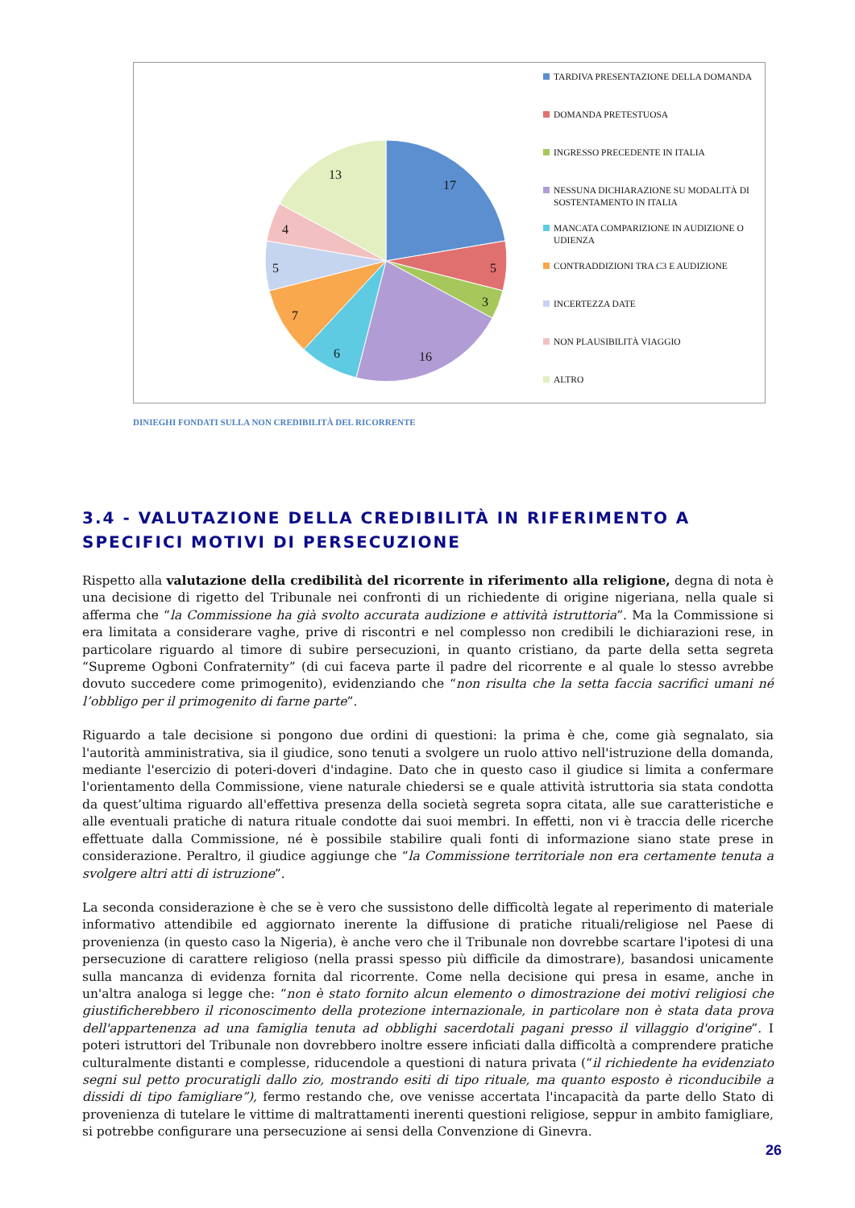17
5
3
16
6
7
5
4
13
TARDIVA PRESENTAZIONE DELLA DOMANDA
DOMANDA PRETESTUOSA
INGRESSO PRECEDENTE IN ITALIA
NESSUNA DICHIARAZIONE SU MODALITÀ DI SOSTENTAMENTO IN ITALIA
MANCATA COMPARIZIONE IN AUDIZIONE O UDIENZA
CONTRADDIZIONI TRA C3 E AUDIZIONE
INCERTEZZA DATE
NON PLAUSIBILITÀ VIAGGIO
ALTRO
DINIEGHI FONDATI SULLA NON CREDIBILITÀ DEL RICORRENTE
3.4 - VALUTAZIONE DELLA CREDIBILITÀ IN RIFERIMENTO A SPECIFICI MOTIVI DI PERSECUZIONE
Rispetto alla valutazione della credibilità del ricorrente in riferimento alla religione, degna di nota è una decisione di rigetto del Tribunale nei confronti di un richiedente di origine nigeriana, nella quale si afferma che “la Commissione ha già svolto accurata audizione e attività istruttoria”. Ma la Commissione si era limitata a considerare vaghe, prive di riscontri e nel complesso non credibili le dichiarazioni rese, in particolare riguardo al timore di subire persecuzioni, in quanto cristiano, da parte della setta segreta “Supreme Ogboni Confraternity” (di cui faceva parte il padre del ricorrente e al quale lo stesso avrebbe dovuto succedere come primogenito), evidenziando che “non risulta che la setta faccia sacrifici umani né l’obbligo per il primogenito di farne parte”.
Riguardo a tale decisione si pongono due ordini di questioni: la prima è che, come già segnalato, sia l'autorità amministrativa, sia il giudice, sono tenuti a svolgere un ruolo attivo nell'istruzione della domanda, mediante l'esercizio di poteri-doveri d'indagine. Dato che in questo caso il giudice si limita a confermare l'orientamento della Commissione, viene naturale chiedersi se e quale attività istruttoria sia stata condotta da quest’ultima riguardo all'effettiva presenza della società segreta sopra citata, alle sue caratteristiche e alle eventuali pratiche di natura rituale condotte dai suoi membri. In effetti, non vi è traccia delle ricerche effettuate dalla Commissione, né è possibile stabilire quali fonti di informazione siano state prese in considerazione. Peraltro, il giudice aggiunge che “la Commissione territoriale non era certamente tenuta a svolgere altri atti di istruzione”.
La seconda considerazione è che se è vero che sussistono delle difficoltà legate al reperimento di materiale informativo attendibile ed aggiornato inerente la diffusione di pratiche rituali/religiose nel Paese di provenienza (in questo caso la Nigeria), è anche vero che il Tribunale non dovrebbe scartare l'ipotesi di una persecuzione di carattere religioso (nella prassi spesso più difficile da dimostrare), basandosi unicamente sulla mancanza di evidenza fornita dal ricorrente. Come nella decisione qui presa in esame, anche in un'altra analoga si legge che: “non è stato fornito alcun elemento o dimostrazione dei motivi religiosi che giustificherebbero il riconoscimento della protezione internazionale, in particolare non è stata data prova dell'appartenenza ad una famiglia tenuta ad obblighi sacerdotali pagani presso il villaggio d'origine”. I poteri istruttori del Tribunale non dovrebbero inoltre essere inficiati dalla difficoltà a comprendere pratiche culturalmente distanti e complesse, riducendole a questioni di natura privata (“il richiedente ha evidenziato segni sul petto procuratigli dallo zio, mostrando esiti di tipo rituale, ma quanto esposto è riconducibile a dissidi di tipo famigliare”), fermo restando che, ove venisse accertata l'incapacità da parte dello Stato di provenienza di tutelare le vittime di maltrattamenti inerenti questioni religiose, seppur in ambito famigliare, si potrebbe configurare una persecuzione ai sensi della Convenzione di Ginevra.
26